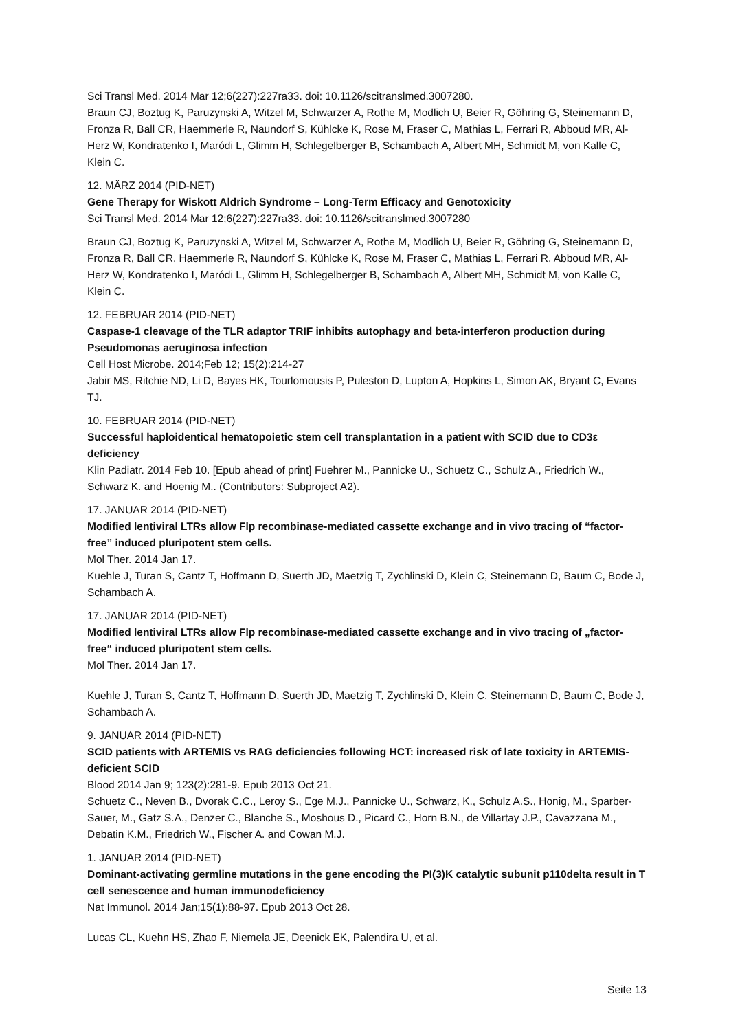Sci Transl Med. 2014 Mar 12;6(227):227ra33. doi: 10.1126/scitranslmed.3007280.
Braun CJ, Boztug K, Paruzynski A, Witzel M, Schwarzer A, Rothe M, Modlich U, Beier R, Göhring G, Steinemann D, Fronza R, Ball CR, Haemmerle R, Naundorf S, Kühlcke K, Rose M, Fraser C, Mathias L, Ferrari R, Abboud MR, Al-Herz W, Kondratenko I, Maródi L, Glimm H, Schlegelberger B, Schambach A, Albert MH, Schmidt M, von Kalle C, Klein C.
12. MÄRZ 2014 (PID-NET)
Gene Therapy for Wiskott Aldrich Syndrome – Long-Term Efficacy and Genotoxicity
Sci Transl Med. 2014 Mar 12;6(227):227ra33. doi: 10.1126/scitranslmed.3007280
Braun CJ, Boztug K, Paruzynski A, Witzel M, Schwarzer A, Rothe M, Modlich U, Beier R, Göhring G, Steinemann D, Fronza R, Ball CR, Haemmerle R, Naundorf S, Kühlcke K, Rose M, Fraser C, Mathias L, Ferrari R, Abboud MR, Al-Herz W, Kondratenko I, Maródi L, Glimm H, Schlegelberger B, Schambach A, Albert MH, Schmidt M, von Kalle C, Klein C.
12. FEBRUAR 2014 (PID-NET)
Caspase-1 cleavage of the TLR adaptor TRIF inhibits autophagy and beta-interferon production during Pseudomonas aeruginosa infection
Cell Host Microbe. 2014;Feb 12; 15(2):214-27
Jabir MS, Ritchie ND, Li D, Bayes HK, Tourlomousis P, Puleston D, Lupton A, Hopkins L, Simon AK, Bryant C, Evans TJ.
10. FEBRUAR 2014 (PID-NET)
Successful haploidentical hematopoietic stem cell transplantation in a patient with SCID due to CD3ε deficiency
Klin Padiatr. 2014 Feb 10. [Epub ahead of print] Fuehrer M., Pannicke U., Schuetz C., Schulz A., Friedrich W., Schwarz K. and Hoenig M.. (Contributors: Subproject A2).
17. JANUAR 2014 (PID-NET)
Modified lentiviral LTRs allow Flp recombinase-mediated cassette exchange and in vivo tracing of “factor-free” induced pluripotent stem cells.
Mol Ther. 2014 Jan 17.
Kuehle J, Turan S, Cantz T, Hoffmann D, Suerth JD, Maetzig T, Zychlinski D, Klein C, Steinemann D, Baum C, Bode J, Schambach A.
17. JANUAR 2014 (PID-NET)
Modified lentiviral LTRs allow Flp recombinase-mediated cassette exchange and in vivo tracing of „factor-free“ induced pluripotent stem cells.
Mol Ther. 2014 Jan 17.
Kuehle J, Turan S, Cantz T, Hoffmann D, Suerth JD, Maetzig T, Zychlinski D, Klein C, Steinemann D, Baum C, Bode J, Schambach A.
9. JANUAR 2014 (PID-NET)
SCID patients with ARTEMIS vs RAG deficiencies following HCT: increased risk of late toxicity in ARTEMIS-deficient SCID
Blood 2014 Jan 9; 123(2):281-9. Epub 2013 Oct 21.
Schuetz C., Neven B., Dvorak C.C., Leroy S., Ege M.J., Pannicke U., Schwarz, K., Schulz A.S., Honig, M., Sparber-Sauer, M., Gatz S.A., Denzer C., Blanche S., Moshous D., Picard C., Horn B.N., de Villartay J.P., Cavazzana M., Debatin K.M., Friedrich W., Fischer A. and Cowan M.J.
1. JANUAR 2014 (PID-NET)
Dominant-activating germline mutations in the gene encoding the PI(3)K catalytic subunit p110delta result in T cell senescence and human immunodeficiency
Nat Immunol. 2014 Jan;15(1):88-97. Epub 2013 Oct 28.
Lucas CL, Kuehn HS, Zhao F, Niemela JE, Deenick EK, Palendira U, et al.
Seite 13